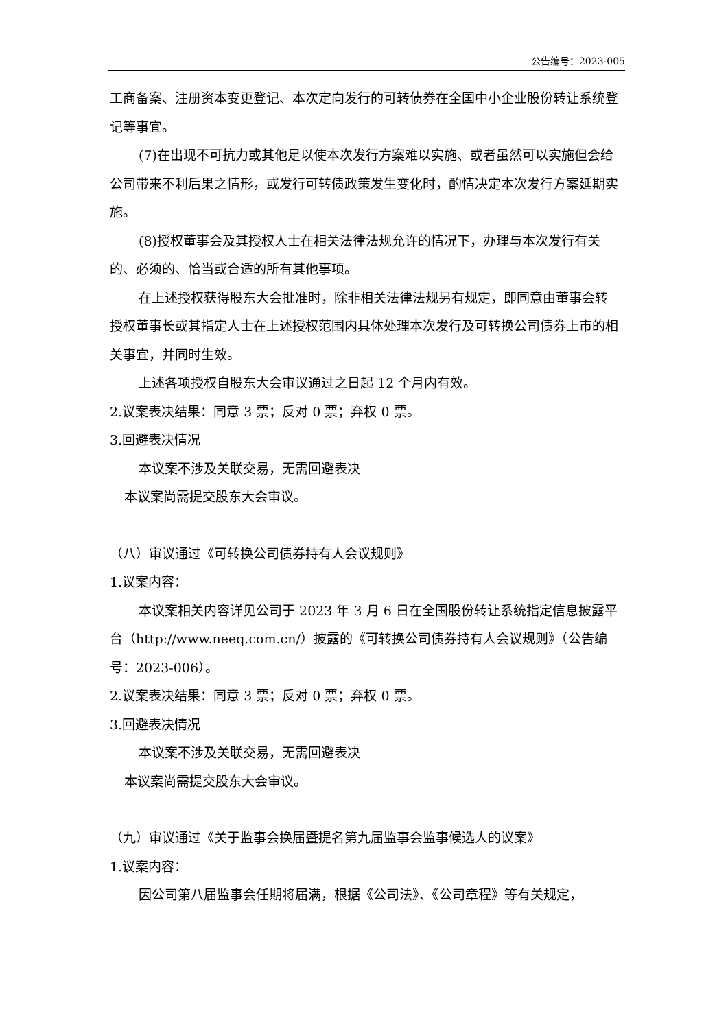公告编号：2023-005
工商备案、注册资本变更登记、本次定向发行的可转债券在全国中小企业股份转让系统登记等事宜。
(7)在出现不可抗力或其他足以使本次发行方案难以实施、或者虽然可以实施但会给公司带来不利后果之情形，或发行可转债政策发生变化时，酌情决定本次发行方案延期实施。
(8)授权董事会及其授权人士在相关法律法规允许的情况下，办理与本次发行有关的、必须的、恰当或合适的所有其他事项。
在上述授权获得股东大会批准时，除非相关法律法规另有规定，即同意由董事会转授权董事长或其指定人士在上述授权范围内具体处理本次发行及可转换公司债券上市的相关事宜，并同时生效。
上述各项授权自股东大会审议通过之日起 12 个月内有效。
2.议案表决结果：同意 3 票；反对 0 票；弃权 0 票。
3.回避表决情况
本议案不涉及关联交易，无需回避表决
本议案尚需提交股东大会审议。
（八）审议通过《可转换公司债券持有人会议规则》
1.议案内容：
本议案相关内容详见公司于 2023 年 3 月 6 日在全国股份转让系统指定信息披露平台（http://www.neeq.com.cn/）披露的《可转换公司债券持有人会议规则》（公告编号：2023-006）。
2.议案表决结果：同意 3 票；反对 0 票；弃权 0 票。
3.回避表决情况
本议案不涉及关联交易，无需回避表决
本议案尚需提交股东大会审议。
（九）审议通过《关于监事会换届暨提名第九届监事会监事候选人的议案》
1.议案内容：
因公司第八届监事会任期将届满，根据《公司法》、《公司章程》等有关规定，